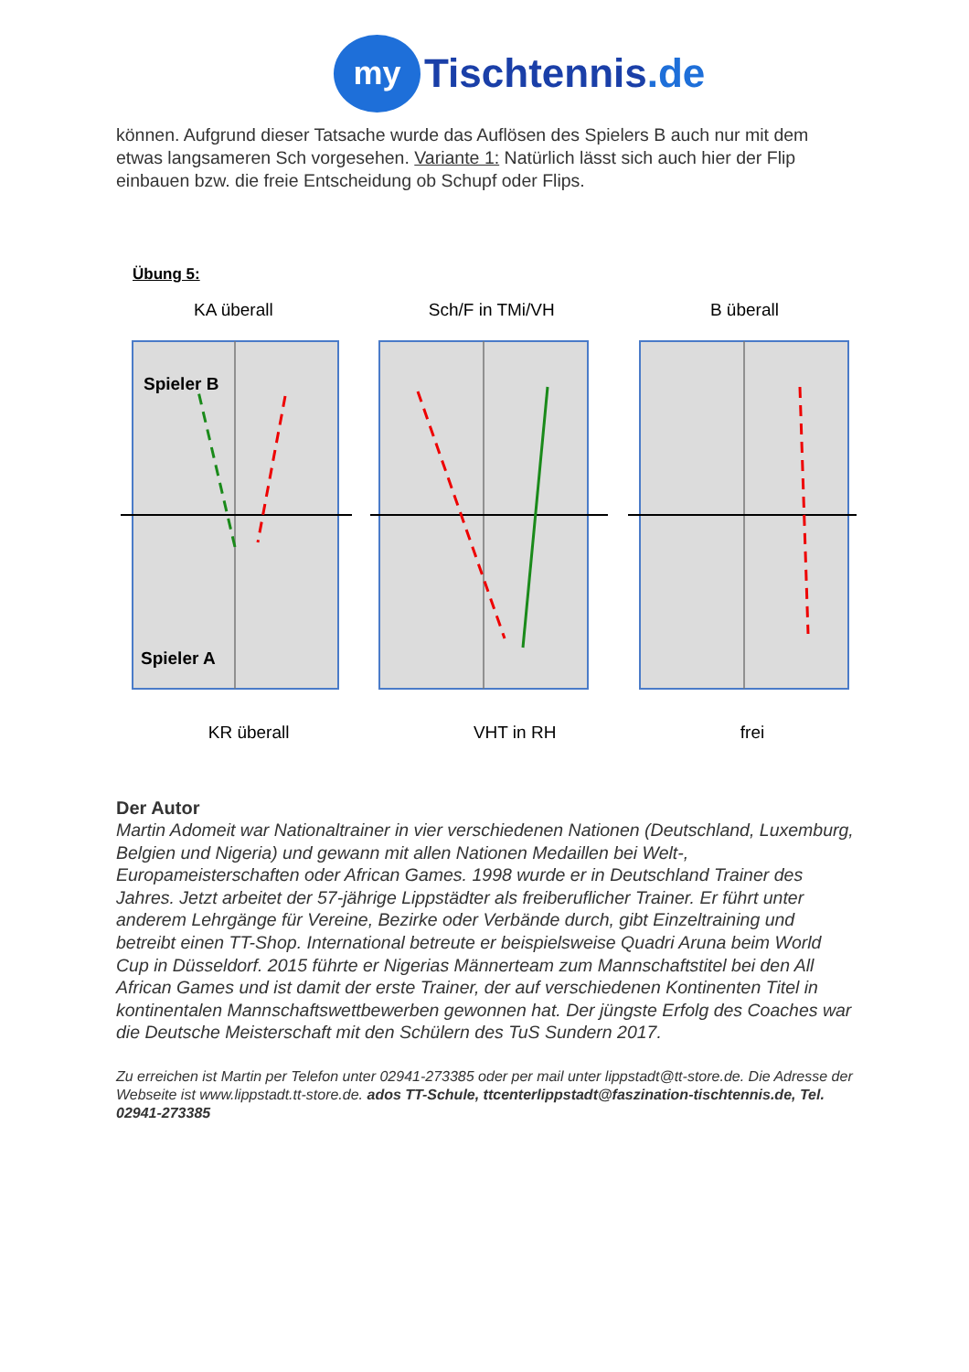my
Tischtennis.de
können. Aufgrund dieser Tatsache wurde das Auflösen des Spielers B auch nur mit dem etwas langsameren Sch vorgesehen. Variante 1: Natürlich lässt sich auch hier der Flip einbauen bzw. die freie Entscheidung ob Schupf oder Flips.
Übung 5:
KA überall Sch/F in TMi/VH B überall
Spieler B
Spieler A
KR überall VHT in RH frei
Der Autor
Martin Adomeit war Nationaltrainer in vier verschiedenen Nationen (Deutschland, Luxemburg, Belgien und Nigeria) und gewann mit allen Nationen Medaillen bei Welt-, Europameisterschaften oder African Games. 1998 wurde er in Deutschland Trainer des Jahres. Jetzt arbeitet der 57-jährige Lippstädter als freiberuflicher Trainer. Er führt unter anderem Lehrgänge für Vereine, Bezirke oder Verbände durch, gibt Einzeltraining und betreibt einen TT-Shop. International betreute er beispielsweise Quadri Aruna beim World Cup in Düsseldorf. 2015 führte er Nigerias Männerteam zum Mannschaftstitel bei den All African Games und ist damit der erste Trainer, der auf verschiedenen Kontinenten Titel in kontinentalen Mannschaftswettbewerben gewonnen hat. Der jüngste Erfolg des Coaches war die Deutsche Meisterschaft mit den Schülern des TuS Sundern 2017.
Zu erreichen ist Martin per Telefon unter 02941-273385 oder per mail unter lippstadt@tt-store.de. Die Adresse der Webseite ist www.lippstadt.tt-store.de. ados TT-Schule, ttcenterlippstadt@faszination-tischtennis.de, Tel. 02941-273385